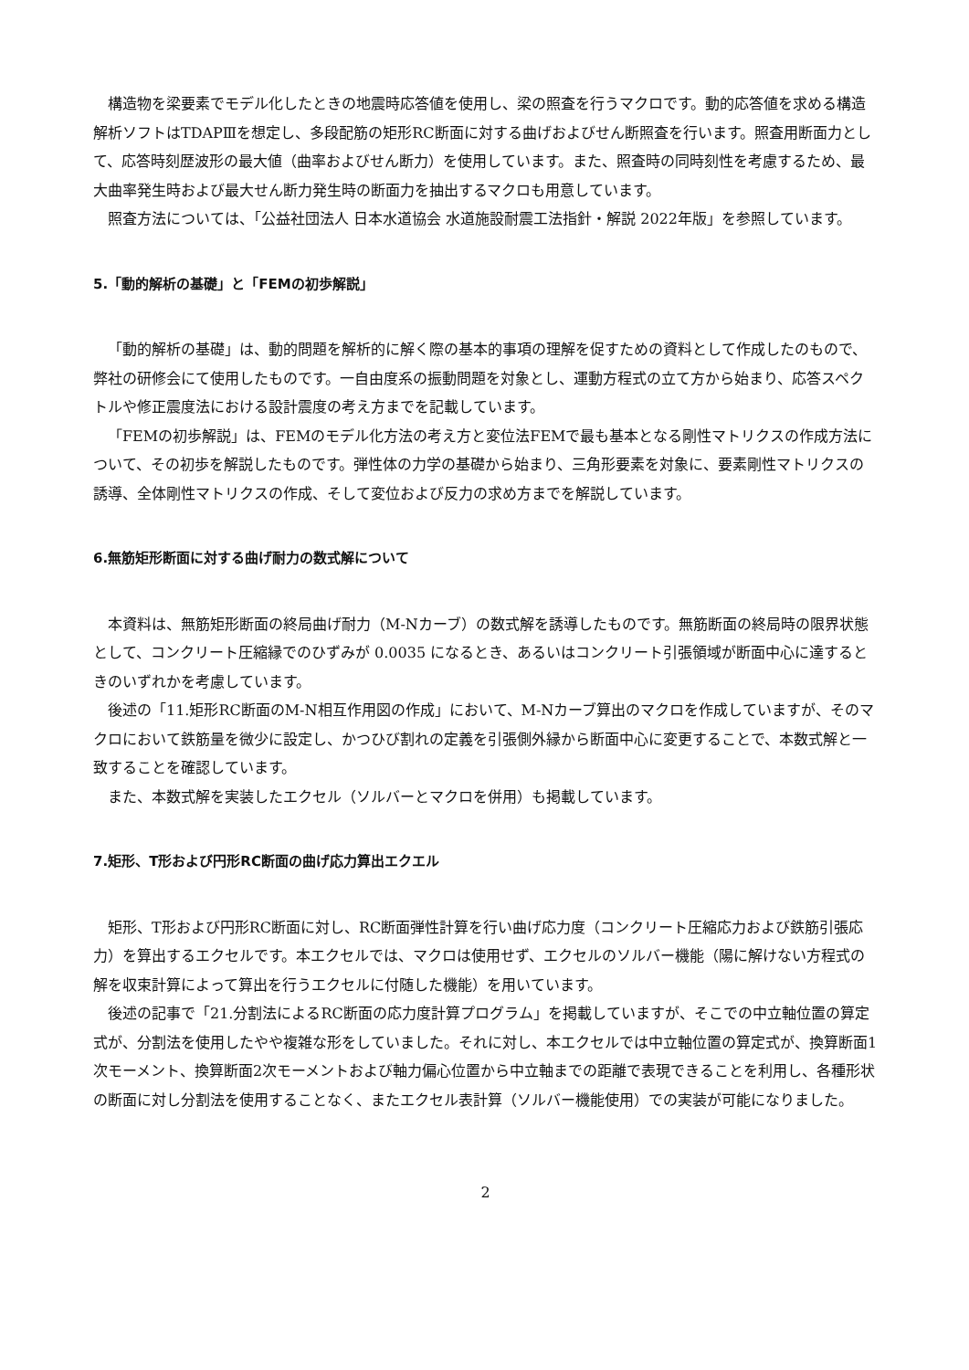構造物を梁要素でモデル化したときの地震時応答値を使用し、梁の照査を行うマクロです。動的応答値を求める構造解析ソフトはTDAPⅢを想定し、多段配筋の矩形RC断面に対する曲げおよびせん断照査を行います。照査用断面力として、応答時刻歴波形の最大値（曲率およびせん断力）を使用しています。また、照査時の同時刻性を考慮するため、最大曲率発生時および最大せん断力発生時の断面力を抽出するマクロも用意しています。
照査方法については、「公益社団法人 日本水道協会 水道施設耐震工法指針・解説 2022年版」を参照しています。
5.「動的解析の基礎」と「FEMの初歩解説」
「動的解析の基礎」は、動的問題を解析的に解く際の基本的事項の理解を促すための資料として作成したのもので、弊社の研修会にて使用したものです。一自由度系の振動問題を対象とし、運動方程式の立て方から始まり、応答スペクトルや修正震度法における設計震度の考え方までを記載しています。
「FEMの初歩解説」は、FEMのモデル化方法の考え方と変位法FEMで最も基本となる剛性マトリクスの作成方法について、その初歩を解説したものです。弾性体の力学の基礎から始まり、三角形要素を対象に、要素剛性マトリクスの誘導、全体剛性マトリクスの作成、そして変位および反力の求め方までを解説しています。
6.無筋矩形断面に対する曲げ耐力の数式解について
本資料は、無筋矩形断面の終局曲げ耐力（M-Nカーブ）の数式解を誘導したものです。無筋断面の終局時の限界状態として、コンクリート圧縮縁でのひずみが 0.0035 になるとき、あるいはコンクリート引張領域が断面中心に達するときのいずれかを考慮しています。
後述の「11.矩形RC断面のM-N相互作用図の作成」において、M-Nカーブ算出のマクロを作成していますが、そのマクロにおいて鉄筋量を微少に設定し、かつひび割れの定義を引張側外縁から断面中心に変更することで、本数式解と一致することを確認しています。
また、本数式解を実装したエクセル（ソルバーとマクロを併用）も掲載しています。
7.矩形、T形および円形RC断面の曲げ応力算出エクエル
矩形、T形および円形RC断面に対し、RC断面弾性計算を行い曲げ応力度（コンクリート圧縮応力および鉄筋引張応力）を算出するエクセルです。本エクセルでは、マクロは使用せず、エクセルのソルバー機能（陽に解けない方程式の解を収束計算によって算出を行うエクセルに付随した機能）を用いています。
後述の記事で「21.分割法によるRC断面の応力度計算プログラム」を掲載していますが、そこでの中立軸位置の算定式が、分割法を使用したやや複雑な形をしていました。それに対し、本エクセルでは中立軸位置の算定式が、換算断面1次モーメント、換算断面2次モーメントおよび軸力偏心位置から中立軸までの距離で表現できることを利用し、各種形状の断面に対し分割法を使用することなく、またエクセル表計算（ソルバー機能使用）での実装が可能になりました。
2